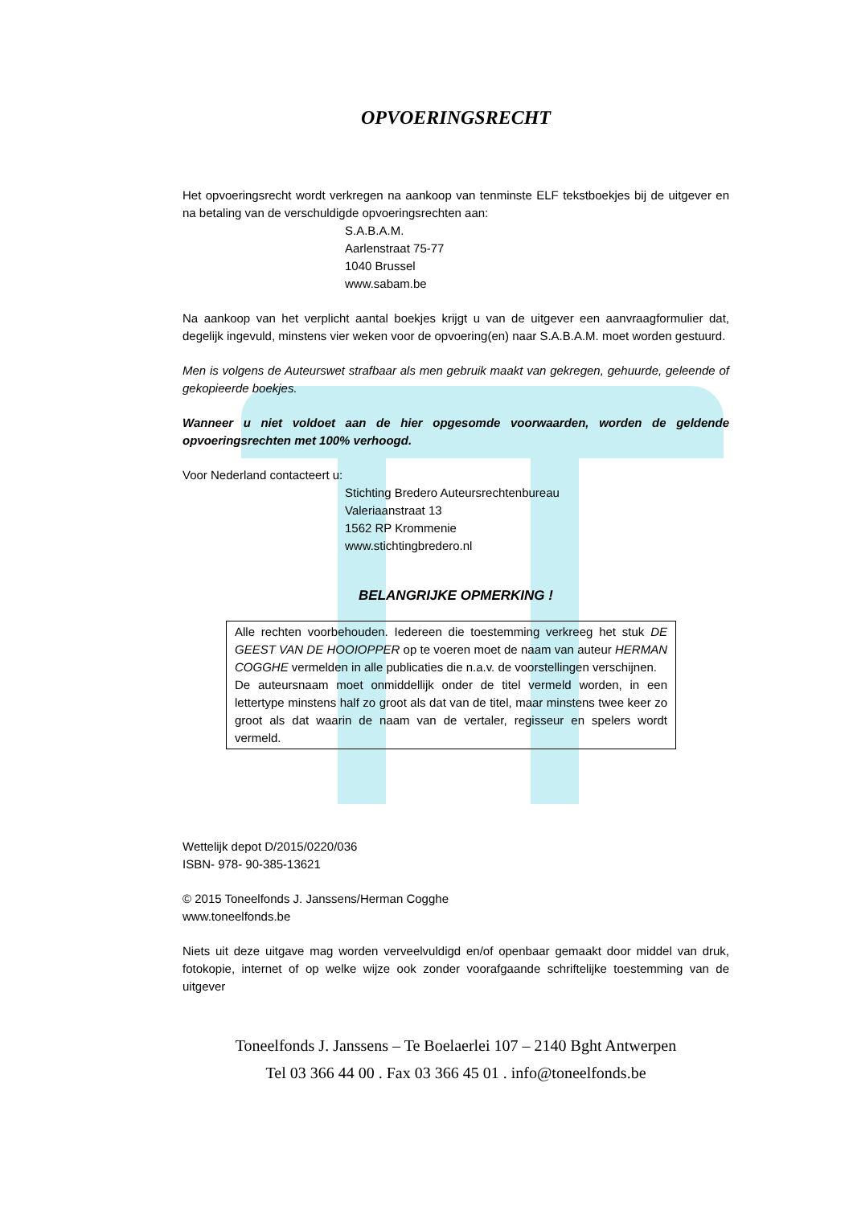OPVOERINGSRECHT
Het opvoeringsrecht wordt verkregen na aankoop van tenminste ELF tekstboekjes bij de uitgever en na betaling van de verschuldigde opvoeringsrechten aan:
S.A.B.A.M.
Aarlenstraat 75-77
1040 Brussel
www.sabam.be
Na aankoop van het verplicht aantal boekjes krijgt u van de uitgever een aanvraagformulier dat, degelijk ingevuld, minstens vier weken voor de opvoering(en) naar S.A.B.A.M. moet worden gestuurd.
Men is volgens de Auteurswet strafbaar als men gebruik maakt van gekregen, gehuurde, geleende of gekopieerde boekjes.
Wanneer u niet voldoet aan de hier opgesomde voorwaarden, worden de geldende opvoeringsrechten met 100% verhoogd.
Voor Nederland contacteert u:
Stichting Bredero Auteursrechtenbureau
Valeriaanstraat 13
1562 RP Krommenie
www.stichtingbredero.nl
BELANGRIJKE OPMERKING !
Alle rechten voorbehouden. Iedereen die toestemming verkreeg het stuk DE GEEST VAN DE HOOIOPPER op te voeren moet de naam van auteur HERMAN COGGHE vermelden in alle publicaties die n.a.v. de voorstellingen verschijnen.
De auteursnaam moet onmiddellijk onder de titel vermeld worden, in een lettertype minstens half zo groot als dat van de titel, maar minstens twee keer zo groot als dat waarin de naam van de vertaler, regisseur en spelers wordt vermeld.
Wettelijk depot D/2015/0220/036
ISBN- 978- 90-385-13621
© 2015 Toneelfonds J. Janssens/Herman Cogghe
www.toneelfonds.be
Niets uit deze uitgave mag worden verveelvuldigd en/of openbaar gemaakt door middel van druk, fotokopie, internet of op welke wijze ook zonder voorafgaande schriftelijke toestemming van de uitgever
Toneelfonds J. Janssens – Te Boelaerlei 107 – 2140 Bght Antwerpen
Tel 03 366 44 00 . Fax 03 366 45 01 . info@toneelfonds.be